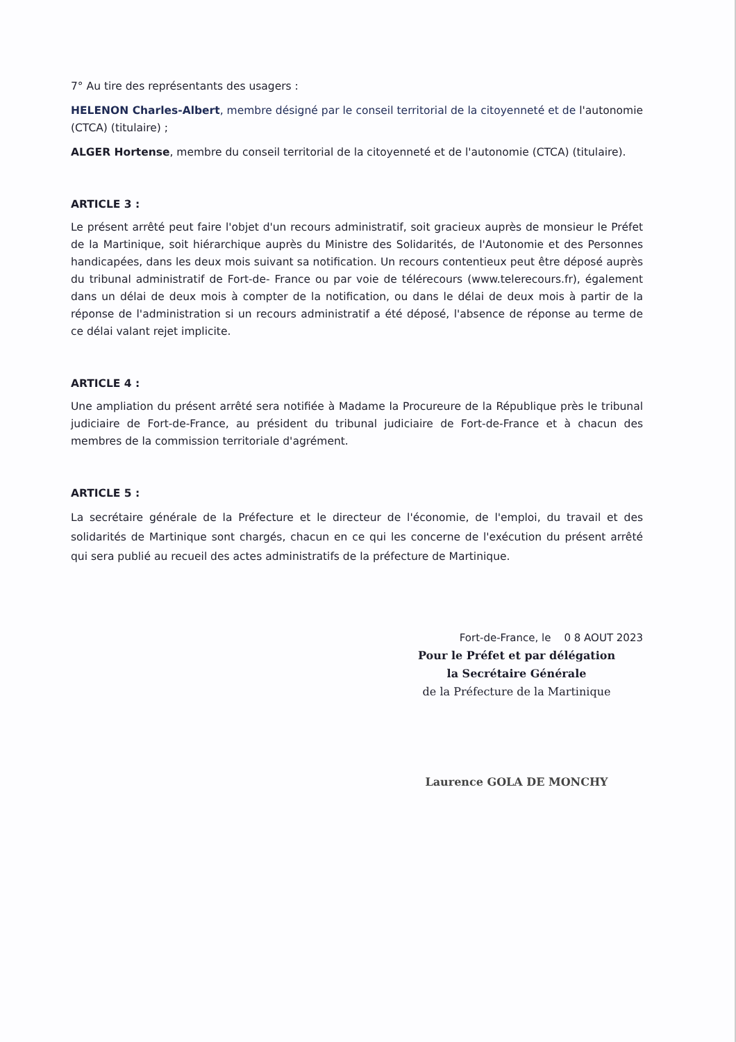7° Au tire des représentants des usagers :
HELENON Charles-Albert, membre désigné par le conseil territorial de la citoyenneté et de l'autonomie (CTCA) (titulaire) ;
ALGER Hortense, membre du conseil territorial de la citoyenneté et de l'autonomie (CTCA) (titulaire).
ARTICLE 3 :
Le présent arrêté peut faire l'objet d'un recours administratif, soit gracieux auprès de monsieur le Préfet de la Martinique, soit hiérarchique auprès du Ministre des Solidarités, de l'Autonomie et des Personnes handicapées, dans les deux mois suivant sa notification. Un recours contentieux peut être déposé auprès du tribunal administratif de Fort-de- France ou par voie de télérecours (www.telerecours.fr), également dans un délai de deux mois à compter de la notification, ou dans le délai de deux mois à partir de la réponse de l'administration si un recours administratif a été déposé, l'absence de réponse au terme de ce délai valant rejet implicite.
ARTICLE 4 :
Une ampliation du présent arrêté sera notifiée à Madame la Procureure de la République près le tribunal judiciaire de Fort-de-France, au président du tribunal judiciaire de Fort-de-France et à chacun des membres de la commission territoriale d'agrément.
ARTICLE 5 :
La secrétaire générale de la Préfecture et le directeur de l'économie, de l'emploi, du travail et des solidarités de Martinique sont chargés, chacun en ce qui les concerne de l'exécution du présent arrêté qui sera publié au recueil des actes administratifs de la préfecture de Martinique.
Fort-de-France, le 0 8 AOUT 2023
Pour le Préfet et par délégation
la Secrétaire Générale
de la Préfecture de la Martinique
Laurence GOLA DE MONCHY